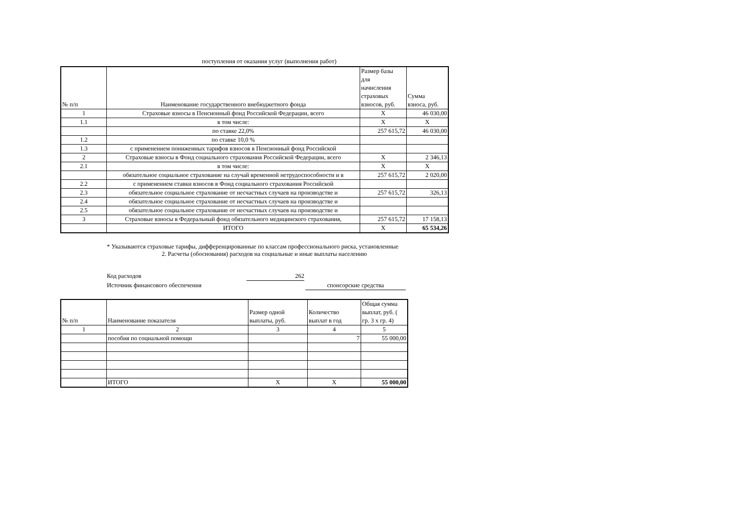поступления от оказания услуг (выполнения работ)
| № п/п | Наименование государственного внебюджетного фонда | Размер базы для начисления страховых взносов, руб. | Сумма взноса, руб. |
| --- | --- | --- | --- |
| 1 | Страховые взносы в Пенсионный фонд Российской Федерации, всего | X | 46 030,00 |
| 1.1 | в том числе: | X | X |
| | по ставке 22,0% | 257 615,72 | 46 030,00 |
| 1.2 | по ставке 10,0 % | | |
| 1.3 | с применением пониженных тарифов взносов в Пенсионный фонд Российской | | |
| 2 | Страховые взносы в Фонд социального страхования Российской Федерации, всего | X | 2 346,13 |
| 2.1 | в том числе: | X | X |
| | обязательное социальное страхование на случай временной нетрудоспособности и в | 257 615,72 | 2 020,00 |
| 2.2 | с применением ставки взносов в Фонд социального страхования Российской | | |
| 2.3 | обязательное социальное страхование от несчастных случаев на производстве и | 257 615,72 | 326,13 |
| 2.4 | обязательное социальное страхование от несчастных случаев на производстве и | | |
| 2.5 | обязательное социальное страхование от несчастных случаев на производстве и | | |
| 3 | Страховые взносы в Федеральный фонд обязательного медицинского страхования, | 257 615,72 | 17 158,13 |
| | ИТОГО | X | 65 534,26 |
* Указываются страховые тарифы, дифференцированные по классам профессионального риска, установленные
2. Расчеты (обоснования) расходов на социальные и иные выплаты населению
Код расходов 262
Источник финансового обеспечения спонсорские средства
| № п/п | Наименование показателя | Размер одной выплаты, руб. | Количество выплат в год | Общая сумма выплат, руб. ( гр. 3 x гр. 4) |
| --- | --- | --- | --- | --- |
| 1 | 2 | 3 | 4 | 5 |
| | пособия по социальной помощи | | 7 | 55 000,00 |
| | ИТОГО | X | X | 55 000,00 |